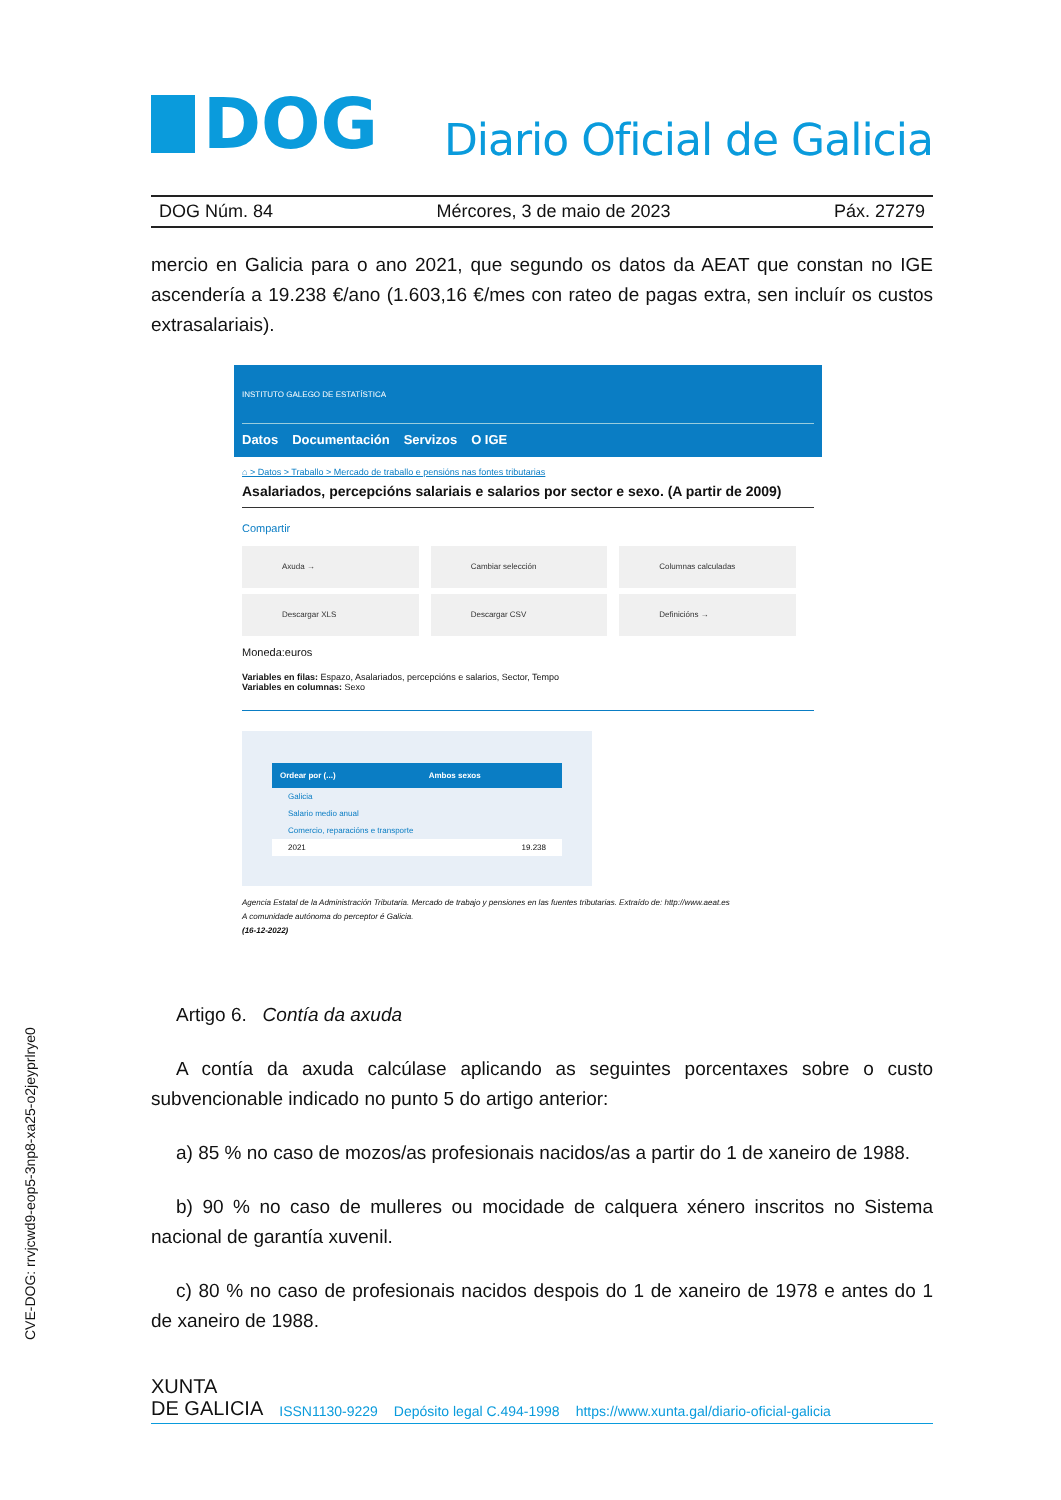DOG
Diario Oficial de Galicia
DOG Núm. 84 Mércores, 3 de maio de 2023 Páx. 27279
mercio en Galicia para o ano 2021, que segundo os datos da AEAT que constan no IGE ascendería a 19.238 €/ano (1.603,16 €/mes con rateo de pagas extra, sen incluír os custos extrasalariais).
INSTITUTO GALEGO DE ESTATÍSTICA
Datos Documentación Servizos O IGE
⌂ > Datos > Traballo > Mercado de traballo e pensións nas fontes tributarias
Asalariados, percepcións salariais e salarios por sector e sexo. (A partir de 2009)
Compartir
Axuda →
Cambiar selección
Columnas calculadas
Descargar XLS
Descargar CSV
Definicións →
Moneda:euros
Variables en filas: Espazo, Asalariados, percepcións e salarios, Sector, Tempo
Variables en columnas: Sexo
| Ordear por (...) | Ambos sexos |
| --- | --- |
| Galicia | |
| Salario medio anual | |
| Comercio, reparacións e transporte | |
| 2021 | 19.238 |
Agencia Estatal de la Administración Tributaria. Mercado de trabajo y pensiones en las fuentes tributarias. Extraído de: http://www.aeat.es
A comunidade autónoma do perceptor é Galicia.
(16-12-2022)
Artigo 6. Contía da axuda
A contía da axuda calcúlase aplicando as seguintes porcentaxes sobre o custo subvencionable indicado no punto 5 do artigo anterior:
a) 85 % no caso de mozos/as profesionais nacidos/as a partir do 1 de xaneiro de 1988.
b) 90 % no caso de mulleres ou mocidade de calquera xénero inscritos no Sistema nacional de garantía xuvenil.
c) 80 % no caso de profesionais nacidos despois do 1 de xaneiro de 1978 e antes do 1 de xaneiro de 1988.
CVE-DOG: rrvjcwd9-eop5-3np8-xa25-o2jeyprlrye0
XUNTA
DE GALICIA ISSN1130-9229 Depósito legal C.494-1998 https://www.xunta.gal/diario-oficial-galicia